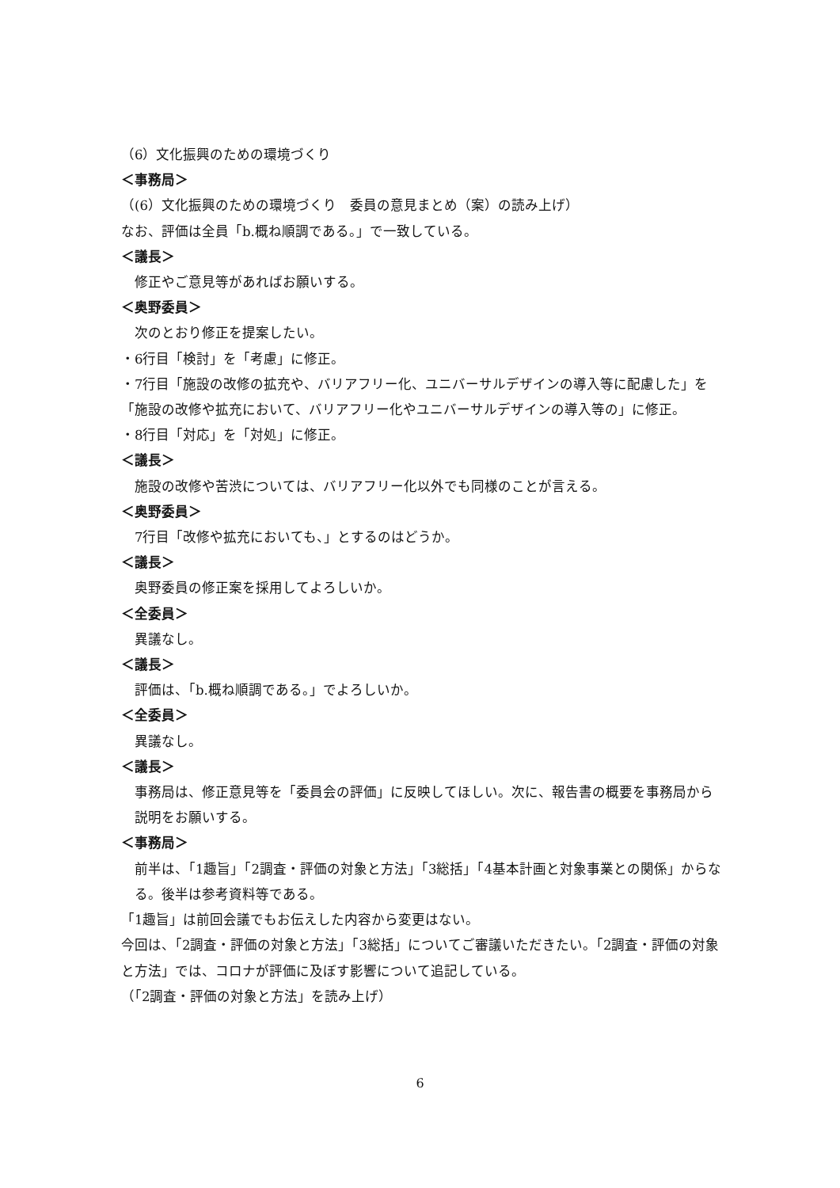（6）文化振興のための環境づくり
＜事務局＞
（(6）文化振興のための環境づくり　委員の意見まとめ（案）の読み上げ）
なお、評価は全員「b.概ね順調である。」で一致している。
＜議長＞
修正やご意見等があればお願いする。
＜奥野委員＞
次のとおり修正を提案したい。
・6行目「検討」を「考慮」に修正。
・7行目「施設の改修の拡充や、バリアフリー化、ユニバーサルデザインの導入等に配慮した」を「施設の改修や拡充において、バリアフリー化やユニバーサルデザインの導入等の」に修正。
・8行目「対応」を「対処」に修正。
＜議長＞
施設の改修や苦渋については、バリアフリー化以外でも同様のことが言える。
＜奥野委員＞
7行目「改修や拡充においても、」とするのはどうか。
＜議長＞
奥野委員の修正案を採用してよろしいか。
＜全委員＞
異議なし。
＜議長＞
評価は、「b.概ね順調である。」でよろしいか。
＜全委員＞
異議なし。
＜議長＞
事務局は、修正意見等を「委員会の評価」に反映してほしい。次に、報告書の概要を事務局から説明をお願いする。
＜事務局＞
前半は、「1趣旨」「2調査・評価の対象と方法」「3総括」「4基本計画と対象事業との関係」からなる。後半は参考資料等である。
「1趣旨」は前回会議でもお伝えした内容から変更はない。
今回は、「2調査・評価の対象と方法」「3総括」についてご審議いただきたい。「2調査・評価の対象と方法」では、コロナが評価に及ぼす影響について追記している。
（「2調査・評価の対象と方法」を読み上げ）
6